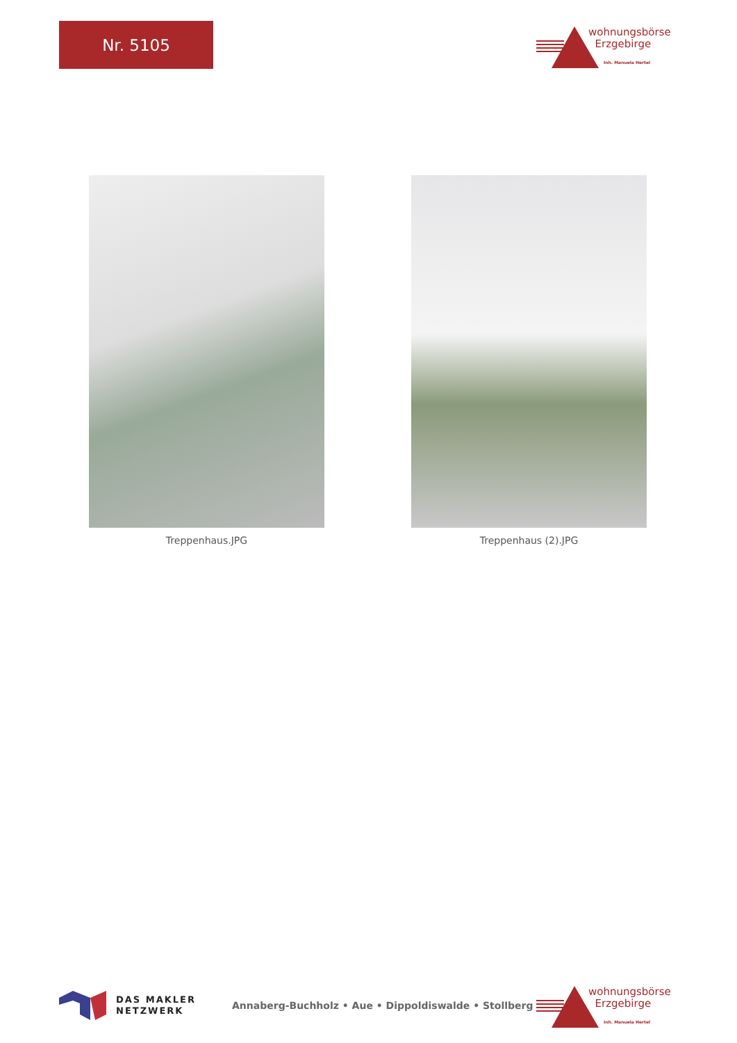Nr. 5105
wohnungsbörse
Erzgebirge
Inh. Manuela Hertel
Treppenhaus.JPG Treppenhaus (2).JPG
DAS MAKLER
NETZWERK
Annaberg-Buchholz • Aue • Dippoldiswalde • Stollberg
wohnungsbörse
Erzgebirge
Inh. Manuela Hertel